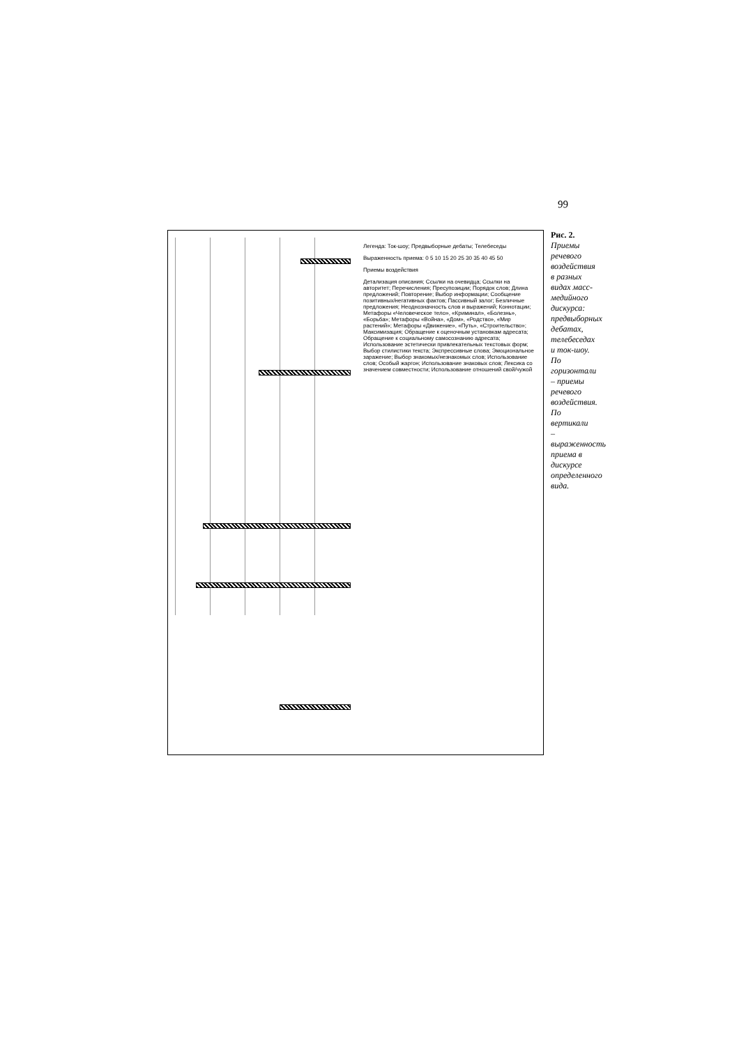99
Легенда: Ток-шоу; Предвыборные дебаты; Телебеседы
Выраженность приема: 0 5 10 15 20 25 30 35 40 45 50
Приемы воздействия
Детализация описания; Ссылки на очевидца; Ссылки на авторитет; Перечисления; Пресупозиции; Порядок слов; Длина предложений; Повторение; Выбор информации; Сообщение позитивных/негативных фактов; Пассивный залог; Безличные предложения; Неоднозначность слов и выражений; Коннотации; Метафоры «Человеческое тело», «Криминал», «Болезнь», «Борьба»; Метафоры «Война», «Дом», «Родство», «Мир растений»; Метафоры «Движение», «Путь», «Строительство»; Максимизация; Обращение к оценочным установкам адресата; Обращение к социальному самосознанию адресата; Использование эстетически привлекательных текстовых форм; Выбор стилистики текста; Экспрессивные слова; Эмоциональное заражение; Выбор знакомых/незнакомых слов; Использование слов; Особый жаргон; Использование знаковых слов; Лексика со значением совместности; Использование отношений свой/чужой
Рис. 2. Приемы речевого воздействия в разных видах масс-медийного дискурса: предвыборных дебатах, телебеседах и ток-шоу. По горизонтали – приемы речевого воздействия. По вертикали – выраженность приема в дискурсе определенного вида.